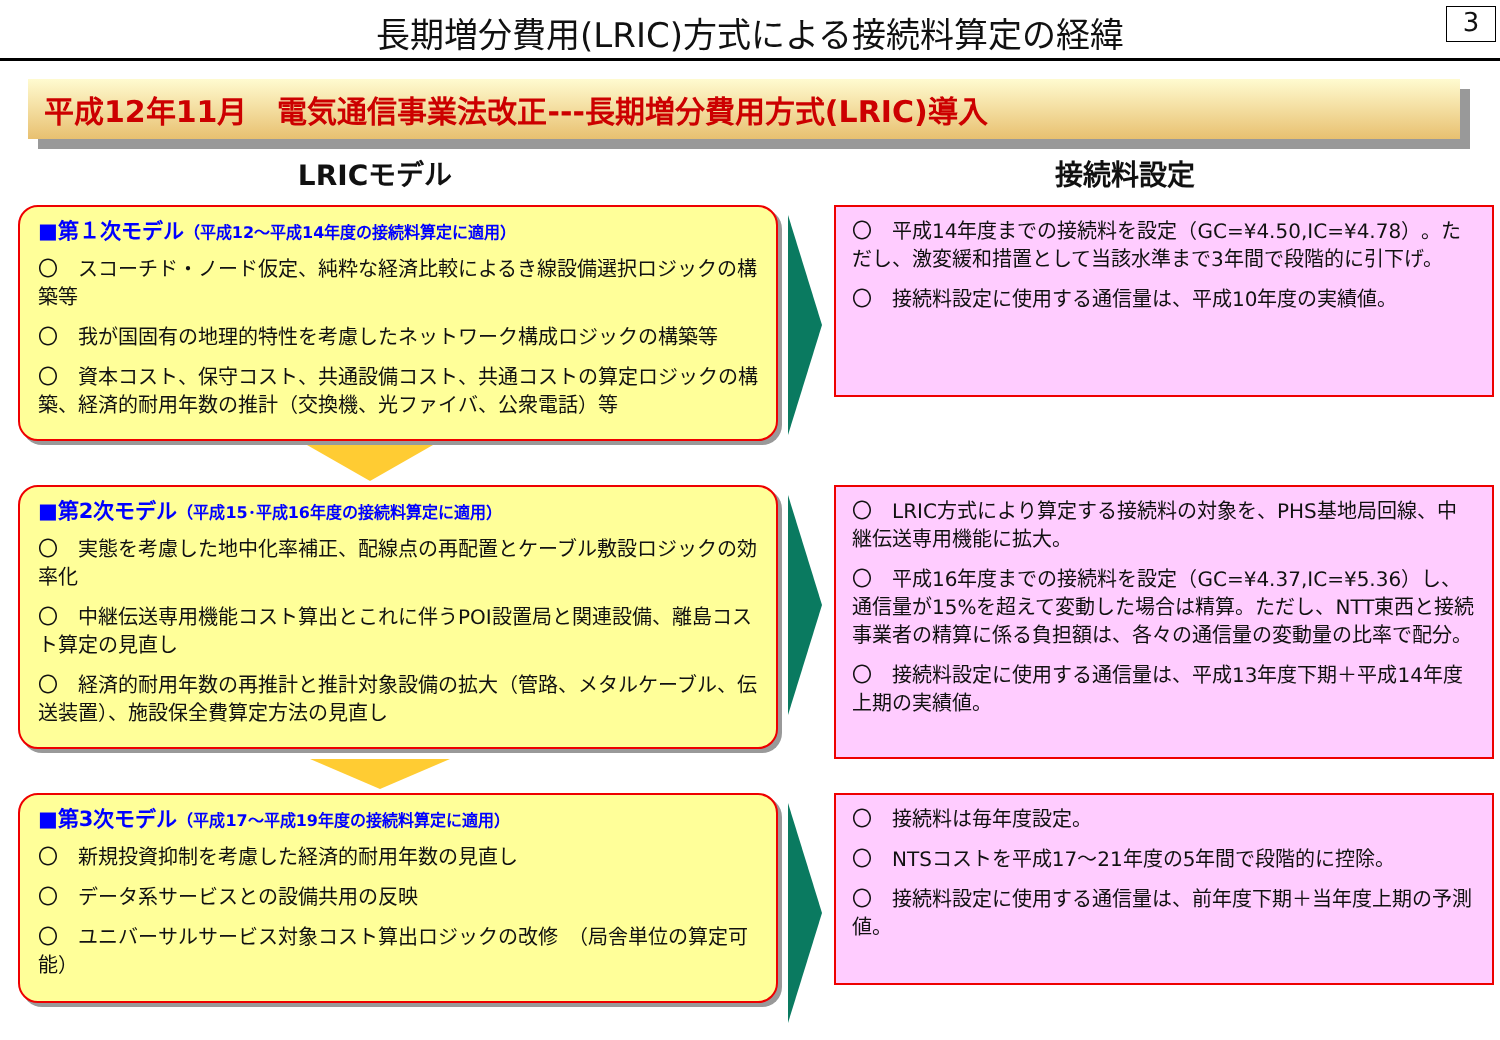長期増分費用(LRIC)方式による接続料算定の経緯
3
平成12年11月　電気通信事業法改正---長期増分費用方式(LRIC)導入
LRICモデル 接続料設定
■第１次モデル（平成12～平成14年度の接続料算定に適用）
〇　スコーチド・ノード仮定、純粋な経済比較によるき線設備選択ロジックの構築等
〇　我が国固有の地理的特性を考慮したネットワーク構成ロジックの構築等
〇　資本コスト、保守コスト、共通設備コスト、共通コストの算定ロジックの構築、経済的耐用年数の推計（交換機、光ファイバ、公衆電話）等
〇　平成14年度までの接続料を設定（GC=¥4.50,IC=¥4.78）。ただし、激変緩和措置として当該水準まで3年間で段階的に引下げ。
〇　接続料設定に使用する通信量は、平成10年度の実績値。
■第2次モデル（平成15･平成16年度の接続料算定に適用）
〇　実態を考慮した地中化率補正、配線点の再配置とケーブル敷設ロジックの効率化
〇　中継伝送専用機能コスト算出とこれに伴うPOI設置局と関連設備、離島コスト算定の見直し
〇　経済的耐用年数の再推計と推計対象設備の拡大（管路、メタルケーブル、伝送装置）、施設保全費算定方法の見直し
〇　LRIC方式により算定する接続料の対象を、PHS基地局回線、中継伝送専用機能に拡大。
〇　平成16年度までの接続料を設定（GC=¥4.37,IC=¥5.36）し、通信量が15%を超えて変動した場合は精算。ただし、NTT東西と接続事業者の精算に係る負担額は、各々の通信量の変動量の比率で配分。
〇　接続料設定に使用する通信量は、平成13年度下期＋平成14年度上期の実績値。
■第3次モデル（平成17～平成19年度の接続料算定に適用）
〇　新規投資抑制を考慮した経済的耐用年数の見直し
〇　データ系サービスとの設備共用の反映
〇　ユニバーサルサービス対象コスト算出ロジックの改修　（局舎単位の算定可能）
〇　接続料は毎年度設定。
〇　NTSコストを平成17～21年度の5年間で段階的に控除。
〇　接続料設定に使用する通信量は、前年度下期＋当年度上期の予測値。